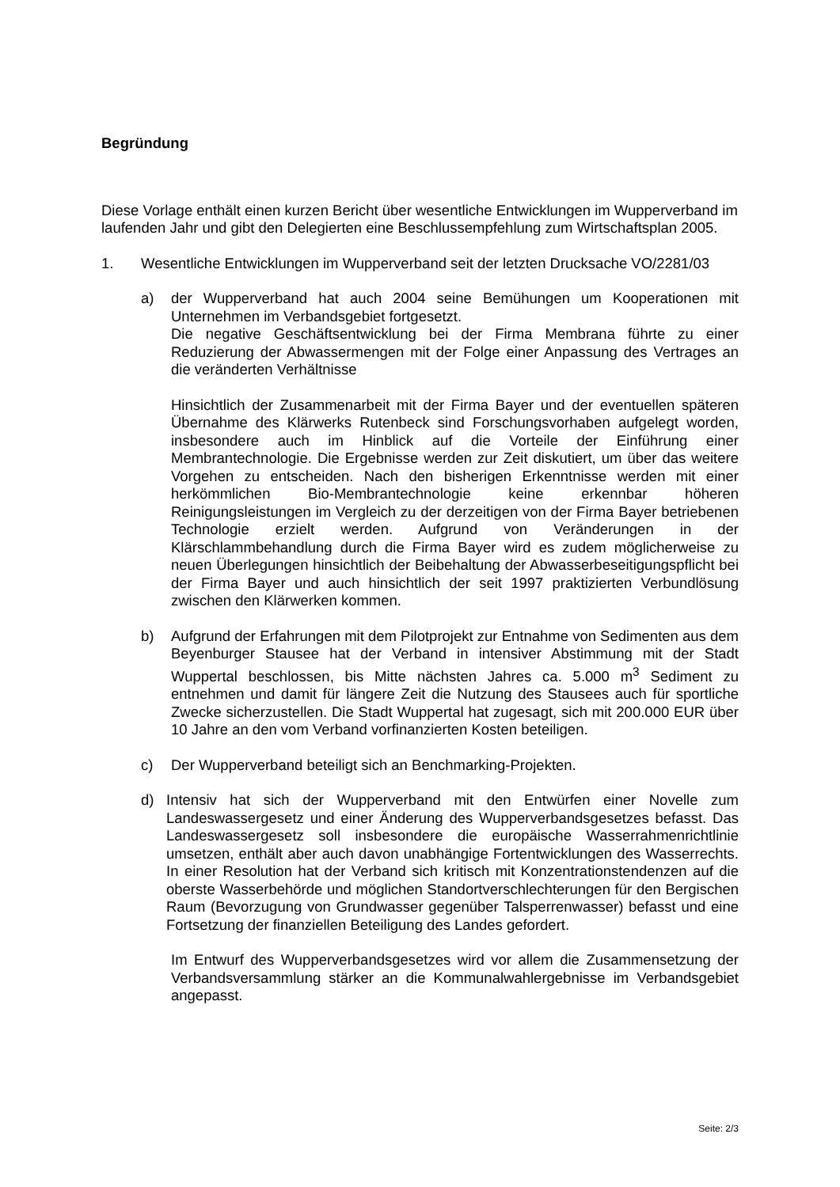Begründung
Diese Vorlage enthält einen kurzen Bericht über wesentliche Entwicklungen im Wupperverband im laufenden Jahr und gibt den Delegierten eine Beschlussempfehlung zum Wirtschaftsplan 2005.
1. Wesentliche Entwicklungen im Wupperverband seit der letzten Drucksache VO/2281/03
a) der Wupperverband hat auch 2004 seine Bemühungen um Kooperationen mit Unternehmen im Verbandsgebiet fortgesetzt.
Die negative Geschäftsentwicklung bei der Firma Membrana führte zu einer Reduzierung der Abwassermengen mit der Folge einer Anpassung des Vertrages an die veränderten Verhältnisse
Hinsichtlich der Zusammenarbeit mit der Firma Bayer und der eventuellen späteren Übernahme des Klärwerks Rutenbeck sind Forschungsvorhaben aufgelegt worden, insbesondere auch im Hinblick auf die Vorteile der Einführung einer Membrantechnologie. Die Ergebnisse werden zur Zeit diskutiert, um über das weitere Vorgehen zu entscheiden. Nach den bisherigen Erkenntnisse werden mit einer herkömmlichen Bio-Membrantechnologie keine erkennbar höheren Reinigungsleistungen im Vergleich zu der derzeitigen von der Firma Bayer betriebenen Technologie erzielt werden. Aufgrund von Veränderungen in der Klärschlammbehandlung durch die Firma Bayer wird es zudem möglicherweise zu neuen Überlegungen hinsichtlich der Beibehaltung der Abwasserbeseitigungspflicht bei der Firma Bayer und auch hinsichtlich der seit 1997 praktizierten Verbundlösung zwischen den Klärwerken kommen.
b) Aufgrund der Erfahrungen mit dem Pilotprojekt zur Entnahme von Sedimenten aus dem Beyenburger Stausee hat der Verband in intensiver Abstimmung mit der Stadt Wuppertal beschlossen, bis Mitte nächsten Jahres ca. 5.000 m<sup>3</sup> Sediment zu entnehmen und damit für längere Zeit die Nutzung des Stausees auch für sportliche Zwecke sicherzustellen. Die Stadt Wuppertal hat zugesagt, sich mit 200.000 EUR über 10 Jahre an den vom Verband vorfinanzierten Kosten beteiligen.
c) Der Wupperverband beteiligt sich an Benchmarking-Projekten.
d) Intensiv hat sich der Wupperverband mit den Entwürfen einer Novelle zum Landeswassergesetz und einer Änderung des Wupperverbandsgesetzes befasst. Das Landeswassergesetz soll insbesondere die europäische Wasserrahmenrichtlinie umsetzen, enthält aber auch davon unabhängige Fortentwicklungen des Wasserrechts. In einer Resolution hat der Verband sich kritisch mit Konzentrationstendenzen auf die oberste Wasserbehörde und möglichen Standortverschlechterungen für den Bergischen Raum (Bevorzugung von Grundwasser gegenüber Talsperrenwasser) befasst und eine Fortsetzung der finanziellen Beteiligung des Landes gefordert.
Im Entwurf des Wupperverbandsgesetzes wird vor allem die Zusammensetzung der Verbandsversammlung stärker an die Kommunalwahlergebnisse im Verbandsgebiet angepasst.
Seite: 2/3